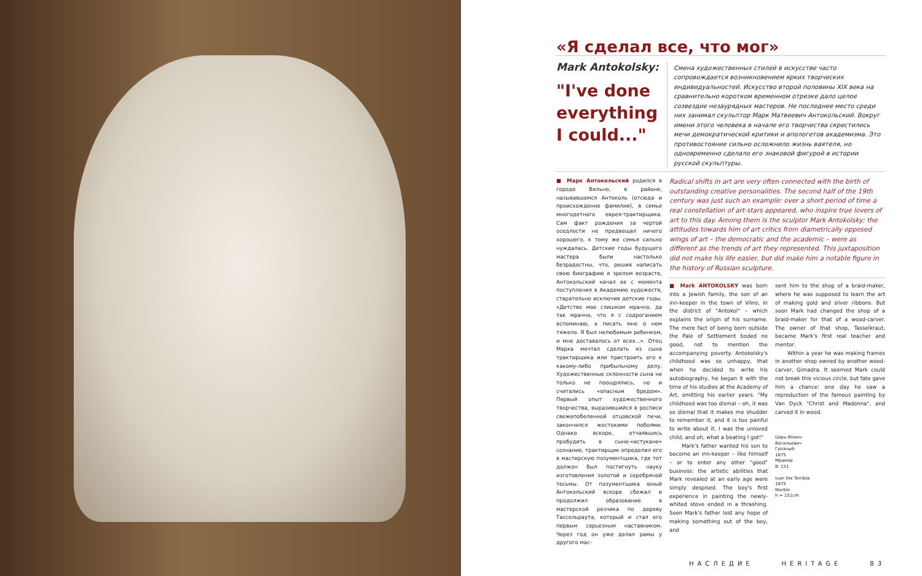«Я сделал все, что мог»
Mark Antokolsky:
"I've done everything I could..."
Смена художественных стилей в искусстве часто сопровождается возникновением ярких творческих индивидуальностей. Искусство второй половины XIX века на сравнительно коротком временном отрезке дало целое созвездие незаурядных мастеров. Не последнее место среди них занимал скульптор Марк Матвеевич Антокольский. Вокруг имени этого человека в начале его творчества скрестились мечи демократической критики и апологетов академизма. Это противостояние сильно осложнило жизнь ваятеля, но одновременно сделало его знаковой фигурой в истории русской скульптуры.
■ Марк Антокольский родился в городе Вильно, в районе, называвшемся Антоколь (отсюда и происхождение фамилии), в семье многодетного еврея-трактирщика. Сам факт рождения за чертой оседлости не предвещал ничего хорошего, к тому же семья сильно нуждалась. Детские годы будущего мастера были настолько безрадостны, что, решив написать свою биографию в зрелом возрасте, Антокольский начал ее с момента поступления в Академию художеств, старательно исключив детские годы. «Детство мое слишком мрачно, да так мрачно, что я с содроганием вспоминаю, а писать мне о нем тяжело. Я был нелюбимым ребенком, и мне доставалось от всех...». Отец Марка мечтал сделать из сына трактирщика или пристроить его к какому-либо прибыльному делу. Художественные склонности сына не только не поощрялись, но и считались «опасным бредом». Первый опыт художественного творчества, выразившийся в росписи свежепобеленной отцовской печи, закончился жестокими побоями. Однако вскоре, отчаявшись пробудить в сыне-«истукане» сознание, трактирщик определил его в мастерскую позументщика, где тот должен был постигнуть науку изготовления золотой и серебряной тесьмы. От позументщика юный Антокольский вскоре сбежал и продолжил образование в мастерской резчика по дереву Тассельраута, который и стал его первым серьезным наставником. Через год он уже делал рамы у другого мас-
Radical shifts in art are very often connected with the birth of outstanding creative personalities. The second half of the 19th century was just such an example: over a short period of time a real constellation of art-stars appeared, who inspire true lovers of art to this day. Among them is the sculptor Mark Antokolsky; the attitudes towards him of art critics from diametrically opposed wings of art – the democratic and the academic – were as different as the trends of art they represented. This juxtaposition did not make his life easier, but did make him a notable figure in the history of Russian sculpture.
■ Mark ANTOKOLSKY was born into a Jewish family, the son of an inn-keeper in the town of Vilno, in the district of "Antokol" – which explains the origin of his surname. The mere fact of being born outside the Pale of Settlement boded no good, not to mention the accompanying poverty. Antokolsky's childhood was so unhappy, that when he decided to write his autobiography, he began it with the time of his studies at the Academy of Art, omitting his earlier years. "My childhood was too dismal – oh, it was so dismal that it makes me shudder to remember it, and it is too painful to write about it. I was the unloved child, and oh, what a beating I got!"
Mark's father wanted his son to become an inn-keeper – like himself – or to enter any other "good" business: the artistic abilities that Mark revealed at an early age were simply despised. The boy's first experience in painting the newly-whited stove ended in a thrashing. Soon Mark's father lost any hope of making something out of the boy, and
sent him to the shop of a braid-maker, where he was supposed to learn the art of making gold and silver ribbons. But soon Mark had changed the shop of a braid-maker for that of a wood-carver. The owner of that shop, Tasselkraut, became Mark's first real teacher and mentor.
Within a year he was making frames in another shop owned by another wood-carver, Gimadra. It seemed Mark could not break this vicious circle, but fate gave him a chance: one day he saw a reproduction of the famous painting by Van Dyck "Christ and Madonna", and carved it in wood.
Царь Иоанн
Васильевич
Грозный
1875
Мрамор
В. 151
Ivan the Terrible
1875
Marble
h = 151cm
НАСЛЕДИЕ HERITAGE 83